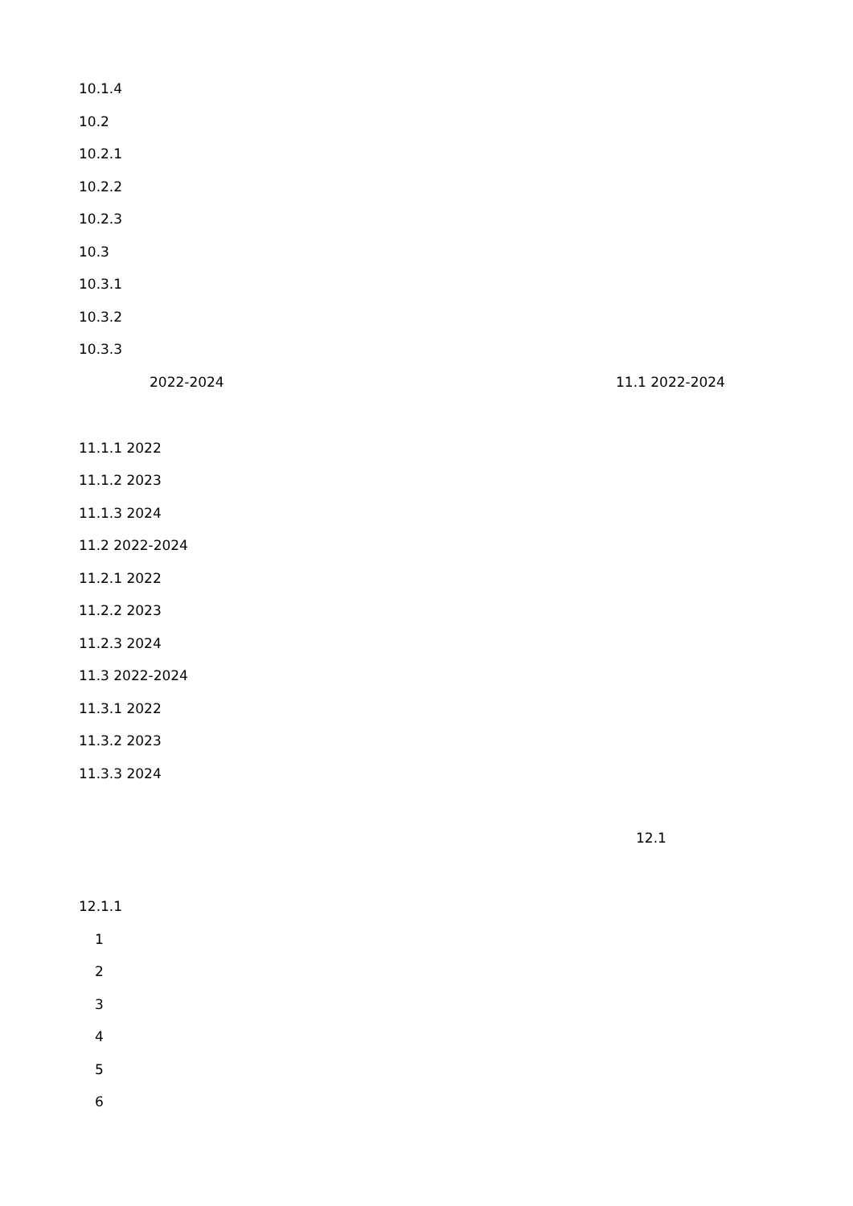10.1.4
10.2
10.2.1
10.2.2
10.2.3
10.3
10.3.1
10.3.2
10.3.3
2022-2024 11.1 2022-2024
11.1.1 2022
11.1.2 2023
11.1.3 2024
11.2 2022-2024
11.2.1 2022
11.2.2 2023
11.2.3 2024
11.3 2022-2024
11.3.1 2022
11.3.2 2023
11.3.3 2024
12.1
12.1.1
1
2
3
4
5
6